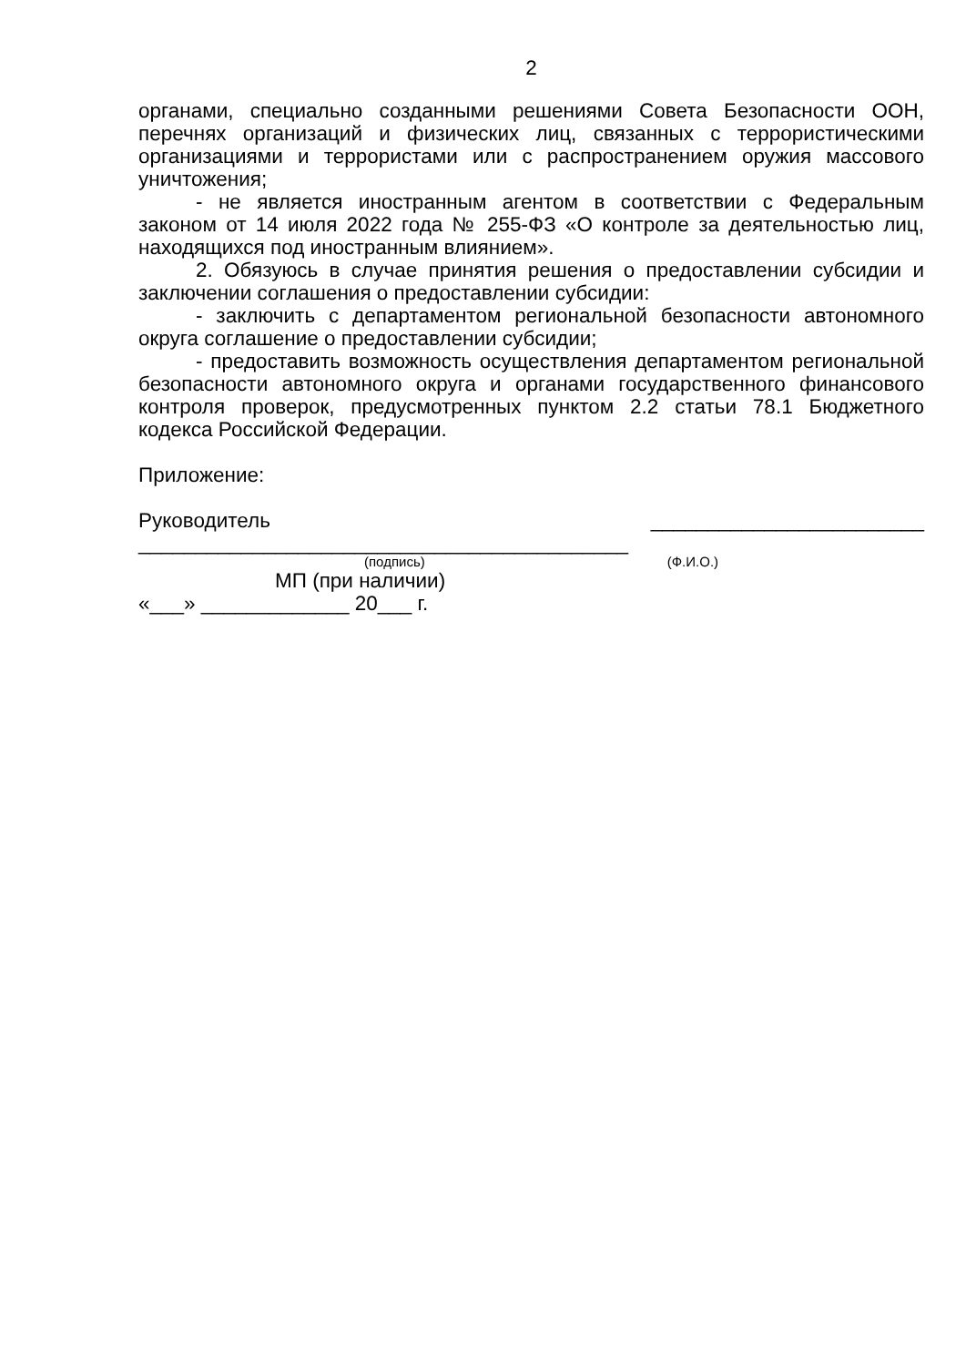2
органами, специально созданными решениями Совета Безопасности ООН, перечнях организаций и физических лиц, связанных с террористическими организациями и террористами или с распространением оружия массового уничтожения;
- не является иностранным агентом в соответствии с Федеральным законом от 14 июля 2022 года № 255-ФЗ «О контроле за деятельностью лиц, находящихся под иностранным влиянием».
2. Обязуюсь в случае принятия решения о предоставлении субсидии и заключении соглашения о предоставлении субсидии:
- заключить с департаментом региональной безопасности автономного округа соглашение о предоставлении субсидии;
- предоставить возможность осуществления департаментом региональной безопасности автономного округа и органами государственного финансового контроля проверок, предусмотренных пунктом 2.2 статьи 78.1 Бюджетного кодекса Российской Федерации.
Приложение:
Руководитель ________________________ ___________________________________________
(подпись) (Ф.И.О.)
МП (при наличии)
«___» _____________ 20___ г.